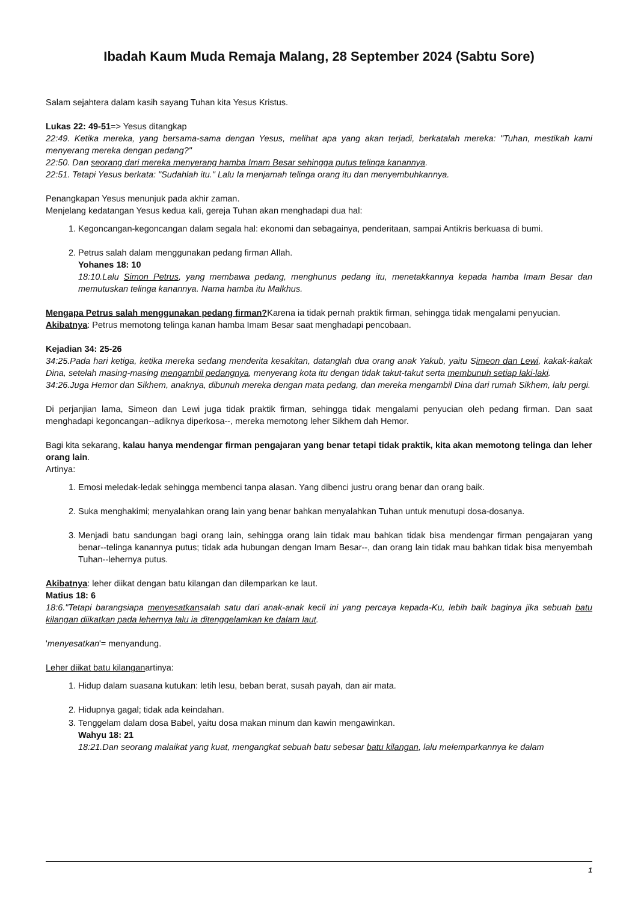Ibadah Kaum Muda Remaja Malang, 28 September 2024 (Sabtu Sore)
Salam sejahtera dalam kasih sayang Tuhan kita Yesus Kristus.
Lukas 22: 49-51=> Yesus ditangkap
22:49. Ketika mereka, yang bersama-sama dengan Yesus, melihat apa yang akan terjadi, berkatalah mereka: "Tuhan, mestikah kami menyerang mereka dengan pedang?"
22:50. Dan seorang dari mereka menyerang hamba Imam Besar sehingga putus telinga kanannya.
22:51. Tetapi Yesus berkata: "Sudahlah itu." Lalu Ia menjamah telinga orang itu dan menyembuhkannya.
Penangkapan Yesus menunjuk pada akhir zaman.
Menjelang kedatangan Yesus kedua kali, gereja Tuhan akan menghadapi dua hal:
1. Kegoncangan-kegoncangan dalam segala hal: ekonomi dan sebagainya, penderitaan, sampai Antikris berkuasa di bumi.
2. Petrus salah dalam menggunakan pedang firman Allah.
Yohanes 18: 10
18:10.Lalu Simon Petrus, yang membawa pedang, menghunus pedang itu, menetakkannya kepada hamba Imam Besar dan memutuskan telinga kanannya. Nama hamba itu Malkhus.
Mengapa Petrus salah menggunakan pedang firman?Karena ia tidak pernah praktik firman, sehingga tidak mengalami penyucian.
Akibatnya: Petrus memotong telinga kanan hamba Imam Besar saat menghadapi pencobaan.
Kejadian 34: 25-26
34:25.Pada hari ketiga, ketika mereka sedang menderita kesakitan, datanglah dua orang anak Yakub, yaitu Simeon dan Lewi, kakak-kakak Dina, setelah masing-masing mengambil pedangnya, menyerang kota itu dengan tidak takut-takut serta membunuh setiap laki-laki.
34:26.Juga Hemor dan Sikhem, anaknya, dibunuh mereka dengan mata pedang, dan mereka mengambil Dina dari rumah Sikhem, lalu pergi.
Di perjanjian lama, Simeon dan Lewi juga tidak praktik firman, sehingga tidak mengalami penyucian oleh pedang firman. Dan saat menghadapi kegoncangan--adiknya diperkosa--, mereka memotong leher Sikhem dah Hemor.
Bagi kita sekarang, kalau hanya mendengar firman pengajaran yang benar tetapi tidak praktik, kita akan memotong telinga dan leher orang lain.
Artinya:
1. Emosi meledak-ledak sehingga membenci tanpa alasan. Yang dibenci justru orang benar dan orang baik.
2. Suka menghakimi; menyalahkan orang lain yang benar bahkan menyalahkan Tuhan untuk menutupi dosa-dosanya.
3. Menjadi batu sandungan bagi orang lain, sehingga orang lain tidak mau bahkan tidak bisa mendengar firman pengajaran yang benar--telinga kanannya putus; tidak ada hubungan dengan Imam Besar--, dan orang lain tidak mau bahkan tidak bisa menyembah Tuhan--lehernya putus.
Akibatnya: leher diikat dengan batu kilangan dan dilemparkan ke laut.
Matius 18: 6
18:6."Tetapi barangsiapa menyesatkansalah satu dari anak-anak kecil ini yang percaya kepada-Ku, lebih baik baginya jika sebuah batu kilangan diikatkan pada lehernya lalu ia ditenggelamkan ke dalam laut.
'menyesatkan'= menyandung.
Leher diikat batu kilanganartinya:
1. Hidup dalam suasana kutukan: letih lesu, beban berat, susah payah, dan air mata.
2. Hidupnya gagal; tidak ada keindahan.
3. Tenggelam dalam dosa Babel, yaitu dosa makan minum dan kawin mengawinkan.
Wahyu 18: 21
18:21.Dan seorang malaikat yang kuat, mengangkat sebuah batu sebesar batu kilangan, lalu melemparkannya ke dalam
1